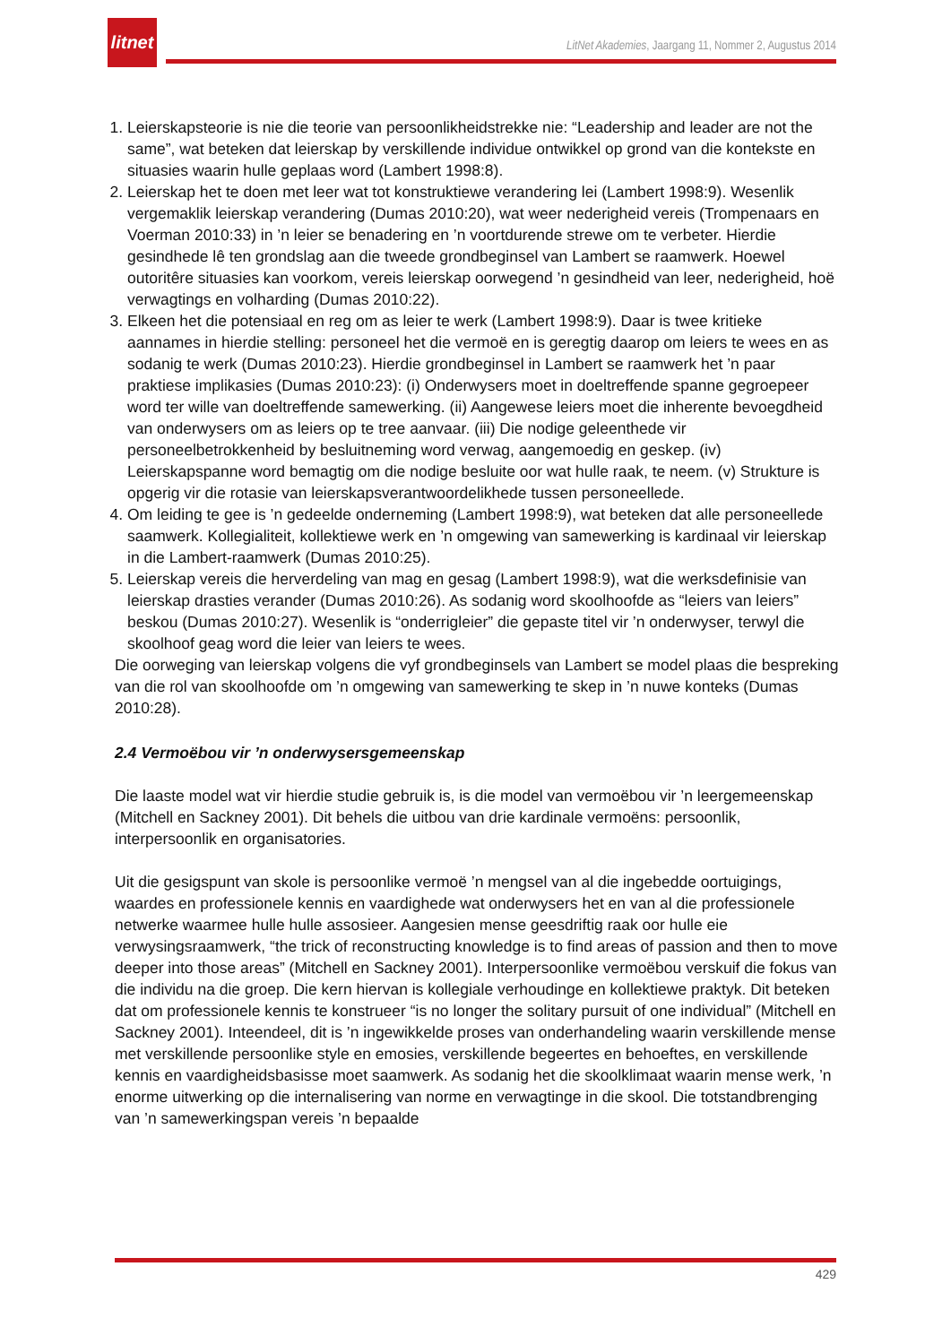litnet
LitNet Akademies, Jaargang 11, Nommer 2, Augustus 2014
1. Leierskapsteorie is nie die teorie van persoonlikheidstrekke nie: “Leadership and leader are not the same”, wat beteken dat leierskap by verskillende individue ontwikkel op grond van die kontekste en situasies waarin hulle geplaas word (Lambert 1998:8).
2. Leierskap het te doen met leer wat tot konstruktiewe verandering lei (Lambert 1998:9). Wesenlik vergemaklik leierskap verandering (Dumas 2010:20), wat weer nederigheid vereis (Trompenaars en Voerman 2010:33) in ’n leier se benadering en ’n voortdurende strewe om te verbeter. Hierdie gesindhede lê ten grondslag aan die tweede grondbeginsel van Lambert se raamwerk. Hoewel outoritêre situasies kan voorkom, vereis leierskap oorwegend ’n gesindheid van leer, nederigheid, hoë verwagtings en volharding (Dumas 2010:22).
3. Elkeen het die potensiaal en reg om as leier te werk (Lambert 1998:9). Daar is twee kritieke aannames in hierdie stelling: personeel het die vermoë en is geregtig daarop om leiers te wees en as sodanig te werk (Dumas 2010:23). Hierdie grondbeginsel in Lambert se raamwerk het ’n paar praktiese implikasies (Dumas 2010:23): (i) Onderwysers moet in doeltreffende spanne gegroepeer word ter wille van doeltreffende samewerking. (ii) Aangewese leiers moet die inherente bevoegdheid van onderwysers om as leiers op te tree aanvaar. (iii) Die nodige geleenthede vir personeelbetrokkenheid by besluitneming word verwag, aangemoedig en geskep. (iv) Leierskapspanne word bemagtig om die nodige besluite oor wat hulle raak, te neem. (v) Strukture is opgerig vir die rotasie van leierskapsverantwoordelikhede tussen personeellede.
4. Om leiding te gee is ’n gedeelde onderneming (Lambert 1998:9), wat beteken dat alle personeellede saamwerk. Kollegialiteit, kollektiewe werk en ’n omgewing van samewerking is kardinaal vir leierskap in die Lambert-raamwerk (Dumas 2010:25).
5. Leierskap vereis die herverdeling van mag en gesag (Lambert 1998:9), wat die werksdefinisie van leierskap drasties verander (Dumas 2010:26). As sodanig word skoolhoofde as “leiers van leiers” beskou (Dumas 2010:27). Wesenlik is “onderrigleier” die gepaste titel vir ’n onderwyser, terwyl die skoolhoof geag word die leier van leiers te wees.
Die oorweging van leierskap volgens die vyf grondbeginsels van Lambert se model plaas die bespreking van die rol van skoolhoofde om ’n omgewing van samewerking te skep in ’n nuwe konteks (Dumas 2010:28).
2.4 Vermoëbou vir ’n onderwysersgemeenskap
Die laaste model wat vir hierdie studie gebruik is, is die model van vermoëbou vir ’n leergemeenskap (Mitchell en Sackney 2001). Dit behels die uitbou van drie kardinale vermoëns: persoonlik, interpersoonlik en organisatories.
Uit die gesigspunt van skole is persoonlike vermoë ’n mengsel van al die ingebedde oortuigings, waardes en professionele kennis en vaardighede wat onderwysers het en van al die professionele netwerke waarmee hulle hulle assosieer. Aangesien mense geesdriftig raak oor hulle eie verwysingsraamwerk, “the trick of reconstructing knowledge is to find areas of passion and then to move deeper into those areas” (Mitchell en Sackney 2001). Interpersoonlike vermoëbou verskuif die fokus van die individu na die groep. Die kern hiervan is kollegiale verhoudinge en kollektiewe praktyk. Dit beteken dat om professionele kennis te konstrueer “is no longer the solitary pursuit of one individual” (Mitchell en Sackney 2001). Inteendeel, dit is ’n ingewikkelde proses van onderhandeling waarin verskillende mense met verskillende persoonlike style en emosies, verskillende begeertes en behoeftes, en verskillende kennis en vaardigheidsbasisse moet saamwerk. As sodanig het die skoolklimaat waarin mense werk, ’n enorme uitwerking op die internalisering van norme en verwagtinge in die skool. Die totstandbrenging van ’n samewerkingspan vereis ’n bepaalde
429